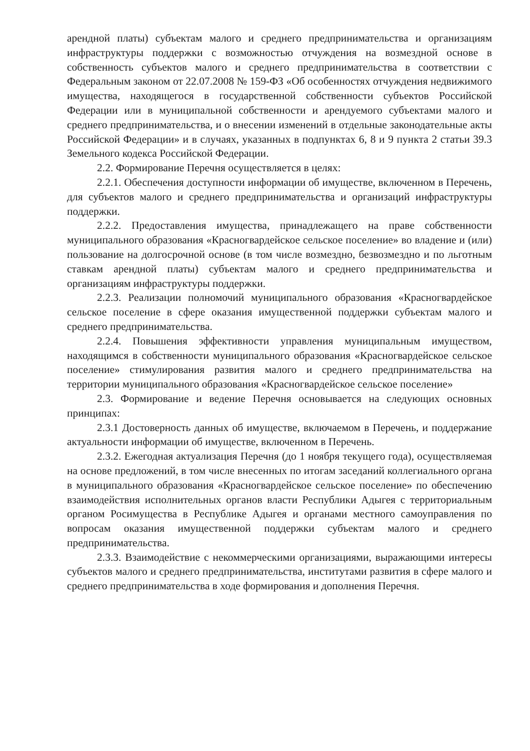арендной платы) субъектам малого и среднего предпринимательства и организациям инфраструктуры поддержки с возможностью отчуждения на возмездной основе в собственность субъектов малого и среднего предпринимательства в соответствии с Федеральным законом от 22.07.2008 № 159-ФЗ «Об особенностях отчуждения недвижимого имущества, находящегося в государственной собственности субъектов Российской Федерации или в муниципальной собственности и арендуемого субъектами малого и среднего предпринимательства, и о внесении изменений в отдельные законодательные акты Российской Федерации» и в случаях, указанных в подпунктах 6, 8 и 9 пункта 2 статьи 39.3 Земельного кодекса Российской Федерации.
2.2. Формирование Перечня осуществляется в целях:
2.2.1. Обеспечения доступности информации об имуществе, включенном в Перечень, для субъектов малого и среднего предпринимательства и организаций инфраструктуры поддержки.
2.2.2. Предоставления имущества, принадлежащего на праве собственности муниципального образования «Красногвардейское сельское поселение» во владение и (или) пользование на долгосрочной основе (в том числе возмездно, безвозмездно и по льготным ставкам арендной платы) субъектам малого и среднего предпринимательства и организациям инфраструктуры поддержки.
2.2.3. Реализации полномочий муниципального образования «Красногвардейское сельское поселение в сфере оказания имущественной поддержки субъектам малого и среднего предпринимательства.
2.2.4. Повышения эффективности управления муниципальным имуществом, находящимся в собственности муниципального образования «Красногвардейское сельское поселение» стимулирования развития малого и среднего предпринимательства на территории муниципального образования «Красногвардейское сельское поселение»
2.3. Формирование и ведение Перечня основывается на следующих основных принципах:
2.3.1 Достоверность данных об имуществе, включаемом в Перечень, и поддержание актуальности информации об имуществе, включенном в Перечень.
2.3.2. Ежегодная актуализация Перечня (до 1 ноября текущего года), осуществляемая на основе предложений, в том числе внесенных по итогам заседаний коллегиального органа в муниципального образования «Красногвардейское сельское поселение» по обеспечению взаимодействия исполнительных органов власти Республики Адыгея с территориальным органом Росимущества в Республике Адыгея и органами местного самоуправления по вопросам оказания имущественной поддержки субъектам малого и среднего предпринимательства.
2.3.3. Взаимодействие с некоммерческими организациями, выражающими интересы субъектов малого и среднего предпринимательства, институтами развития в сфере малого и среднего предпринимательства в ходе формирования и дополнения Перечня.